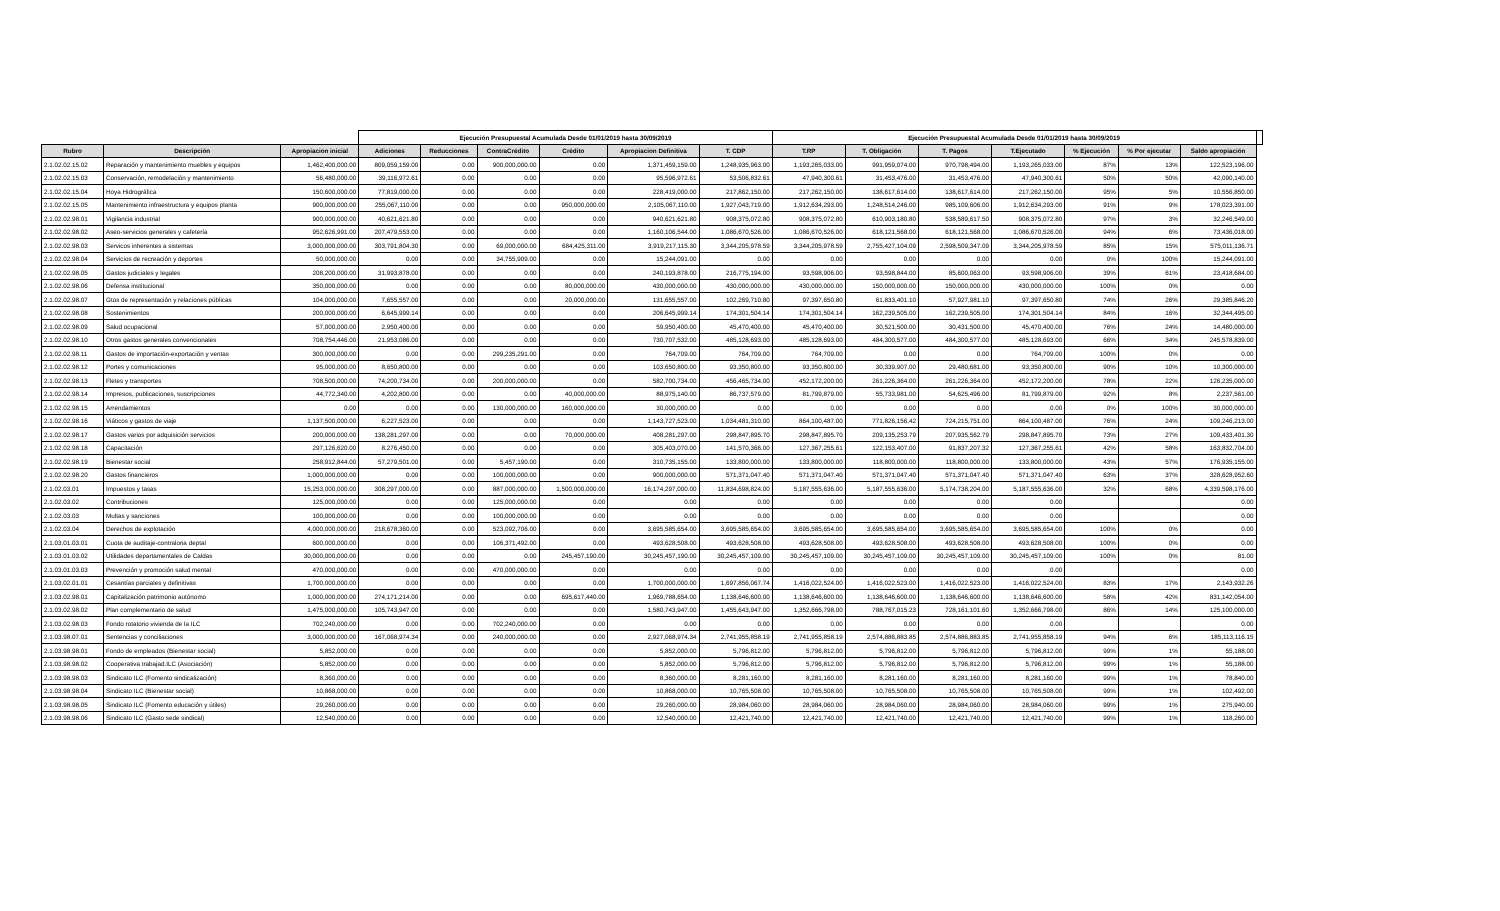| | | | Ejecución Presupuestal Acumulada Desde 01/01/2019 hasta 30/09/2019 | | | | | | Ejecución Presupuestal Acumulada Desde 01/01/2019 hasta 30/09/2019 | | | | | | | |
| --- | --- | --- | --- | --- | --- | --- | --- | --- | --- | --- | --- | --- | --- | --- | --- | --- |
| Rubro | Descripción | Apropiacion inicial | Adiciones | Reducciones | ContraCrédito | Crédito | Apropiacion Definitiva | T. CDP | T.RP | T. Obligación | T. Pagos | T.Ejecutado | % Ejecución | % Por ejecutar | Saldo apropiación | |
| 2.1.02.02.15.02 | Reparación y mantenimiento muebles y equipos | 1,462,400,000.00 | 809,059,159.00 | 0.00 | 900,000,000.00 | 0.00 | 1,371,459,159.00 | 1,248,935,963.00 | 1,193,265,033.00 | 991,959,074.00 | 970,798,494.00 | 1,193,265,033.00 | 87% | 13% | 122,523,196.00 | |
| 2.1.02.02.15.03 | Conservación, remodelación y mantenimiento | 56,480,000.00 | 39,116,972.61 | 0.00 | 0.00 | 0.00 | 95,596,972.61 | 53,506,832.61 | 47,940,300.61 | 31,453,476.00 | 31,453,476.00 | 47,940,300.61 | 50% | 50% | 42,090,140.00 | |
| 2.1.02.02.15.04 | Hoya Hidrográfica | 150,600,000.00 | 77,819,000.00 | 0.00 | 0.00 | 0.00 | 228,419,000.00 | 217,862,150.00 | 217,262,150.00 | 138,617,614.00 | 138,617,614.00 | 217,262,150.00 | 95% | 5% | 10,556,850.00 | |
| 2.1.02.02.15.05 | Mantenimiento infraestructura y equipos planta | 900,000,000.00 | 255,067,110.00 | 0.00 | 0.00 | 950,000,000.00 | 2,105,067,110.00 | 1,927,043,719.00 | 1,912,634,293.00 | 1,248,514,246.00 | 985,109,606.00 | 1,912,634,293.00 | 91% | 9% | 178,023,391.00 | |
| 2.1.02.02.98.01 | Vigilancia industrial | 900,000,000.00 | 40,621,621.80 | 0.00 | 0.00 | 0.00 | 940,621,621.80 | 908,375,072.80 | 908,375,072.80 | 610,903,180.80 | 538,589,617.50 | 908,375,072.80 | 97% | 3% | 32,246,549.00 | |
| 2.1.02.02.98.02 | Aseo-servicios generales y cafetería | 952,626,991.00 | 207,479,553.00 | 0.00 | 0.00 | 0.00 | 1,160,106,544.00 | 1,086,670,526.00 | 1,086,670,526.00 | 618,121,568.00 | 618,121,568.00 | 1,086,670,526.00 | 94% | 6% | 73,436,018.00 | |
| 2.1.02.02.98.03 | Servicos inherentes a sistemas | 3,000,000,000.00 | 303,791,804.30 | 0.00 | 69,000,000.00 | 684,425,311.00 | 3,919,217,115.30 | 3,344,205,978.59 | 3,344,205,978.59 | 2,755,427,104.09 | 2,598,509,347.09 | 3,344,205,978.59 | 85% | 15% | 575,011,136.71 | |
| 2.1.02.02.98.04 | Servicios de recreación y deportes | 50,000,000.00 | 0.00 | 0.00 | 34,755,909.00 | 0.00 | 15,244,091.00 | 0.00 | 0.00 | 0.00 | 0.00 | 0.00 | 0% | 100% | 15,244,091.00 | |
| 2.1.02.02.98.05 | Gastos judiciales y legales | 208,200,000.00 | 31,993,878.00 | 0.00 | 0.00 | 0.00 | 240,193,878.00 | 216,775,194.00 | 93,598,906.00 | 93,598,844.00 | 85,600,063.00 | 93,598,906.00 | 39% | 61% | 23,418,684.00 | |
| 2.1.02.02.98.06 | Defensa institucional | 350,000,000.00 | 0.00 | 0.00 | 0.00 | 80,000,000.00 | 430,000,000.00 | 430,000,000.00 | 430,000,000.00 | 150,000,000.00 | 150,000,000.00 | 430,000,000.00 | 100% | 0% | 0.00 | |
| 2.1.02.02.98.07 | Gtos de representación y relaciones públicas | 104,000,000.00 | 7,655,557.00 | 0.00 | 0.00 | 20,000,000.00 | 131,655,557.00 | 102,269,710.80 | 97,397,650.80 | 61,833,401.10 | 57,927,981.10 | 97,397,650.80 | 74% | 26% | 29,385,846.20 | |
| 2.1.02.02.98.08 | Sostenimientos | 200,000,000.00 | 6,645,999.14 | 0.00 | 0.00 | 0.00 | 206,645,999.14 | 174,301,504.14 | 174,301,504.14 | 162,239,505.00 | 162,239,505.00 | 174,301,504.14 | 84% | 16% | 32,344,495.00 | |
| 2.1.02.02.98.09 | Salud ocupacional | 57,000,000.00 | 2,950,400.00 | 0.00 | 0.00 | 0.00 | 59,950,400.00 | 45,470,400.00 | 45,470,400.00 | 30,521,500.00 | 30,431,500.00 | 45,470,400.00 | 76% | 24% | 14,480,000.00 | |
| 2.1.02.02.98.10 | Otros gastos generales convencionales | 708,754,446.00 | 21,953,086.00 | 0.00 | 0.00 | 0.00 | 730,707,532.00 | 485,128,693.00 | 485,128,693.00 | 484,300,577.00 | 484,300,577.00 | 485,128,693.00 | 66% | 34% | 245,578,839.00 | |
| 2.1.02.02.98.11 | Gastos de importación-exportación y ventas | 300,000,000.00 | 0.00 | 0.00 | 299,235,291.00 | 0.00 | 764,709.00 | 764,709.00 | 764,709.00 | 0.00 | 0.00 | 764,709.00 | 100% | 0% | 0.00 | |
| 2.1.02.02.98.12 | Portes y comunicaciones | 95,000,000.00 | 8,650,800.00 | 0.00 | 0.00 | 0.00 | 103,650,800.00 | 93,350,800.00 | 93,350,800.00 | 30,339,907.00 | 29,480,681.00 | 93,350,800.00 | 90% | 10% | 10,300,000.00 | |
| 2.1.02.02.98.13 | Fletes y transportes | 708,500,000.00 | 74,200,734.00 | 0.00 | 200,000,000.00 | 0.00 | 582,700,734.00 | 456,465,734.00 | 452,172,200.00 | 261,226,364.00 | 261,226,364.00 | 452,172,200.00 | 78% | 22% | 126,235,000.00 | |
| 2.1.02.02.98.14 | Impresos, publicaciones, suscripciones | 44,772,340.00 | 4,202,800.00 | 0.00 | 0.00 | 40,000,000.00 | 88,975,140.00 | 86,737,579.00 | 81,799,879.00 | 55,733,981.00 | 54,625,496.00 | 81,799,879.00 | 92% | 8% | 2,237,561.00 | |
| 2.1.02.02.98.15 | Arrendamientos | 0.00 | 0.00 | 0.00 | 130,000,000.00 | 160,000,000.00 | 30,000,000.00 | 0.00 | 0.00 | 0.00 | 0.00 | 0.00 | 0% | 100% | 30,000,000.00 | |
| 2.1.02.02.98.16 | Viáticos y gastos de viaje | 1,137,500,000.00 | 6,227,523.00 | 0.00 | 0.00 | 0.00 | 1,143,727,523.00 | 1,034,481,310.00 | 864,100,487.00 | 771,826,156.42 | 724,215,751.00 | 864,100,487.00 | 76% | 24% | 109,246,213.00 | |
| 2.1.02.02.98.17 | Gastos varios por adquisición servicios | 200,000,000.00 | 138,281,297.00 | 0.00 | 0.00 | 70,000,000.00 | 408,281,297.00 | 298,847,895.70 | 298,847,895.70 | 209,135,253.79 | 207,935,562.79 | 298,847,895.70 | 73% | 27% | 109,433,401.30 | |
| 2.1.02.02.98.18 | Capacitación | 297,126,620.00 | 8,276,450.00 | 0.00 | 0.00 | 0.00 | 305,403,070.00 | 141,570,366.00 | 127,367,255.61 | 122,153,407.00 | 91,837,207.32 | 127,367,255.61 | 42% | 58% | 163,832,704.00 | |
| 2.1.02.02.98.19 | Bienestar social | 258,912,844.00 | 57,279,501.00 | 0.00 | 5,457,190.00 | 0.00 | 310,735,155.00 | 133,800,000.00 | 133,800,000.00 | 118,800,000.00 | 118,800,000.00 | 133,800,000.00 | 43% | 57% | 176,935,155.00 | |
| 2.1.02.02.98.20 | Gastos financieros | 1,000,000,000.00 | 0.00 | 0.00 | 100,000,000.00 | 0.00 | 900,000,000.00 | 571,371,047.40 | 571,371,047.40 | 571,371,047.40 | 571,371,047.40 | 571,371,047.40 | 63% | 37% | 328,628,952.60 | |
| 2.1.02.03.01 | Impuestos y tasas | 15,253,000,000.00 | 308,297,000.00 | 0.00 | 887,000,000.00 | 1,500,000,000.00 | 16,174,297,000.00 | 11,834,698,824.00 | 5,187,555,636.00 | 5,187,555,636.00 | 5,174,738,204.00 | 5,187,555,636.00 | 32% | 68% | 4,339,598,176.00 | |
| 2.1.02.03.02 | Contribuciones | 125,000,000.00 | 0.00 | 0.00 | 125,000,000.00 | 0.00 | 0.00 | 0.00 | 0.00 | 0.00 | 0.00 | 0.00 | | | 0.00 | |
| 2.1.02.03.03 | Multas y sanciones | 100,000,000.00 | 0.00 | 0.00 | 100,000,000.00 | 0.00 | 0.00 | 0.00 | 0.00 | 0.00 | 0.00 | 0.00 | | | 0.00 | |
| 2.1.02.03.04 | Derechos de explotación | 4,000,000,000.00 | 218,678,360.00 | 0.00 | 523,092,706.00 | 0.00 | 3,695,585,654.00 | 3,695,585,654.00 | 3,695,585,654.00 | 3,695,585,654.00 | 3,695,585,654.00 | 3,695,585,654.00 | 100% | 0% | 0.00 | |
| 2.1.03.01.03.01 | Cuota de auditaje-contraloria deptal | 600,000,000.00 | 0.00 | 0.00 | 106,371,492.00 | 0.00 | 493,628,508.00 | 493,628,508.00 | 493,628,508.00 | 493,628,508.00 | 493,628,508.00 | 493,628,508.00 | 100% | 0% | 0.00 | |
| 2.1.03.01.03.02 | Utilidades departamentales de Caldas | 30,000,000,000.00 | 0.00 | 0.00 | 0.00 | 245,457,190.00 | 30,245,457,190.00 | 30,245,457,109.00 | 30,245,457,109.00 | 30,245,457,109.00 | 30,245,457,109.00 | 30,245,457,109.00 | 100% | 0% | 81.00 | |
| 2.1.03.01.03.03 | Prevención y promoción salud mental | 470,000,000.00 | 0.00 | 0.00 | 470,000,000.00 | 0.00 | 0.00 | 0.00 | 0.00 | 0.00 | 0.00 | 0.00 | | | 0.00 | |
| 2.1.03.02.01.01 | Cesantías parciales y definitivas | 1,700,000,000.00 | 0.00 | 0.00 | 0.00 | 0.00 | 1,700,000,000.00 | 1,697,856,067.74 | 1,416,022,524.00 | 1,416,022,523.00 | 1,416,022,523.00 | 1,416,022,524.00 | 83% | 17% | 2,143,932.26 | |
| 2.1.03.02.98.01 | Capitalización patrimonio autónomo | 1,000,000,000.00 | 274,171,214.00 | 0.00 | 0.00 | 695,617,440.00 | 1,969,788,654.00 | 1,138,646,600.00 | 1,138,646,600.00 | 1,138,646,600.00 | 1,138,646,600.00 | 1,138,646,600.00 | 58% | 42% | 831,142,054.00 | |
| 2.1.03.02.98.02 | Plan complementario de salud | 1,475,000,000.00 | 105,743,947.00 | 0.00 | 0.00 | 0.00 | 1,580,743,947.00 | 1,455,643,947.00 | 1,352,666,798.00 | 788,767,015.23 | 728,161,101.60 | 1,352,666,798.00 | 86% | 14% | 125,100,000.00 | |
| 2.1.03.02.98.03 | Fondo rotatorio vivienda de la ILC | 702,240,000.00 | 0.00 | 0.00 | 702,240,000.00 | 0.00 | 0.00 | 0.00 | 0.00 | 0.00 | 0.00 | 0.00 | | | 0.00 | |
| 2.1.03.98.07.01 | Sentencias y conciliaciones | 3,000,000,000.00 | 167,068,974.34 | 0.00 | 240,000,000.00 | 0.00 | 2,927,068,974.34 | 2,741,955,858.19 | 2,741,955,858.19 | 2,574,886,883.85 | 2,574,886,883.85 | 2,741,955,858.19 | 94% | 6% | 185,113,116.15 | |
| 2.1.03.98.98.01 | Fondo de empleados (Bienestar social) | 5,852,000.00 | 0.00 | 0.00 | 0.00 | 0.00 | 5,852,000.00 | 5,796,812.00 | 5,796,812.00 | 5,796,812.00 | 5,796,812.00 | 5,796,812.00 | 99% | 1% | 55,188.00 | |
| 2.1.03.98.98.02 | Cooperativa trabajad.ILC (Asociación) | 5,852,000.00 | 0.00 | 0.00 | 0.00 | 0.00 | 5,852,000.00 | 5,796,812.00 | 5,796,812.00 | 5,796,812.00 | 5,796,812.00 | 5,796,812.00 | 99% | 1% | 55,188.00 | |
| 2.1.03.98.98.03 | Sindicato ILC (Fomento sindicalización) | 8,360,000.00 | 0.00 | 0.00 | 0.00 | 0.00 | 8,360,000.00 | 8,281,160.00 | 8,281,160.00 | 8,281,160.00 | 8,281,160.00 | 8,281,160.00 | 99% | 1% | 78,840.00 | |
| 2.1.03.98.98.04 | Sindicato ILC (Bienestar social) | 10,868,000.00 | 0.00 | 0.00 | 0.00 | 0.00 | 10,868,000.00 | 10,765,508.00 | 10,765,508.00 | 10,765,508.00 | 10,765,508.00 | 10,765,508.00 | 99% | 1% | 102,492.00 | |
| 2.1.03.98.98.05 | Sindicato ILC (Fomento educación y útiles) | 29,260,000.00 | 0.00 | 0.00 | 0.00 | 0.00 | 29,260,000.00 | 28,984,060.00 | 28,984,060.00 | 28,984,060.00 | 28,984,060.00 | 28,984,060.00 | 99% | 1% | 275,940.00 | |
| 2.1.03.98.98.06 | Sindicato ILC (Gasto sede sindical) | 12,540,000.00 | 0.00 | 0.00 | 0.00 | 0.00 | 12,540,000.00 | 12,421,740.00 | 12,421,740.00 | 12,421,740.00 | 12,421,740.00 | 12,421,740.00 | 99% | 1% | 118,260.00 | |